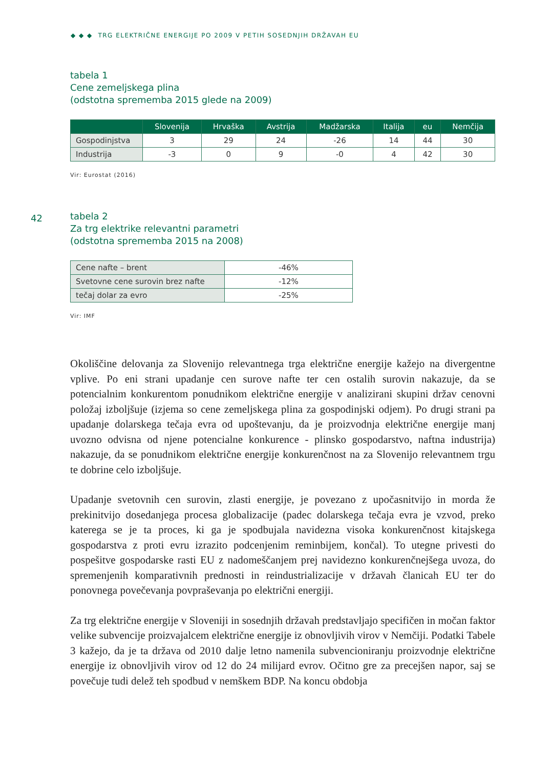◆ ◆ ◆ TRG ELEKTRIČNE ENERGIJE PO 2009 V PETIH SOSEDNJIH DRŽAVAH EU
42
tabela 1
Cene zemeljskega plina
(odstotna sprememba 2015 glede na 2009)
| | Slovenija | Hrvaška | Avstrija | Madžarska | Italija | eu | Nemčija |
| --- | --- | --- | --- | --- | --- | --- | --- |
| Gospodinjstva | 3 | 29 | 24 | -26 | 14 | 44 | 30 |
| Industrija | -3 | 0 | 9 | -0 | 4 | 42 | 30 |
Vir: Eurostat (2016)
tabela 2
Za trg elektrike relevantni parametri
(odstotna sprememba 2015 na 2008)
| Cene nafte – brent | -46% |
| Svetovne cene surovin brez nafte | -12% |
| tečaj dolar za evro | -25% |
Vir: IMF
Okoliščine delovanja za Slovenijo relevantnega trga električne energije kažejo na divergentne vplive. Po eni strani upadanje cen surove nafte ter cen ostalih surovin nakazuje, da se potencialnim konkurentom ponudnikom električne energije v analizirani skupini držav cenovni položaj izboljšuje (izjema so cene zemeljskega plina za gospodinjski odjem). Po drugi strani pa upadanje dolarskega tečaja evra od upoštevanju, da je proizvodnja električne energije manj uvozno odvisna od njene potencialne konkurence - plinsko gospodarstvo, naftna industrija) nakazuje, da se ponudnikom električne energije konkurenčnost na za Slovenijo relevantnem trgu te dobrine celo izboljšuje.
Upadanje svetovnih cen surovin, zlasti energije, je povezano z upočasnitvijo in morda že prekinitvijo dosedanjega procesa globalizacije (padec dolarskega tečaja evra je vzvod, preko katerega se je ta proces, ki ga je spodbujala navidezna visoka konkurenčnost kitajskega gospodarstva z proti evru izrazito podcenjenim reminbijem, končal). To utegne privesti do pospešitve gospodarske rasti EU z nadomeščanjem prej navidezno konkurenčnejšega uvoza, do spremenjenih komparativnih prednosti in reindustrializacije v državah članicah EU ter do ponovnega povečevanja povpraševanja po električni energiji.
Za trg električne energije v Sloveniji in sosednjih državah predstavljajo specifičen in močan faktor velike subvencije proizvajalcem električne energije iz obnovljivih virov v Nemčiji. Podatki Tabele 3 kažejo, da je ta država od 2010 dalje letno namenila subvencioniranju proizvodnje električne energije iz obnovljivih virov od 12 do 24 milijard evrov. Očitno gre za precejšen napor, saj se povečuje tudi delež teh spodbud v nemškem BDP. Na koncu obdobja